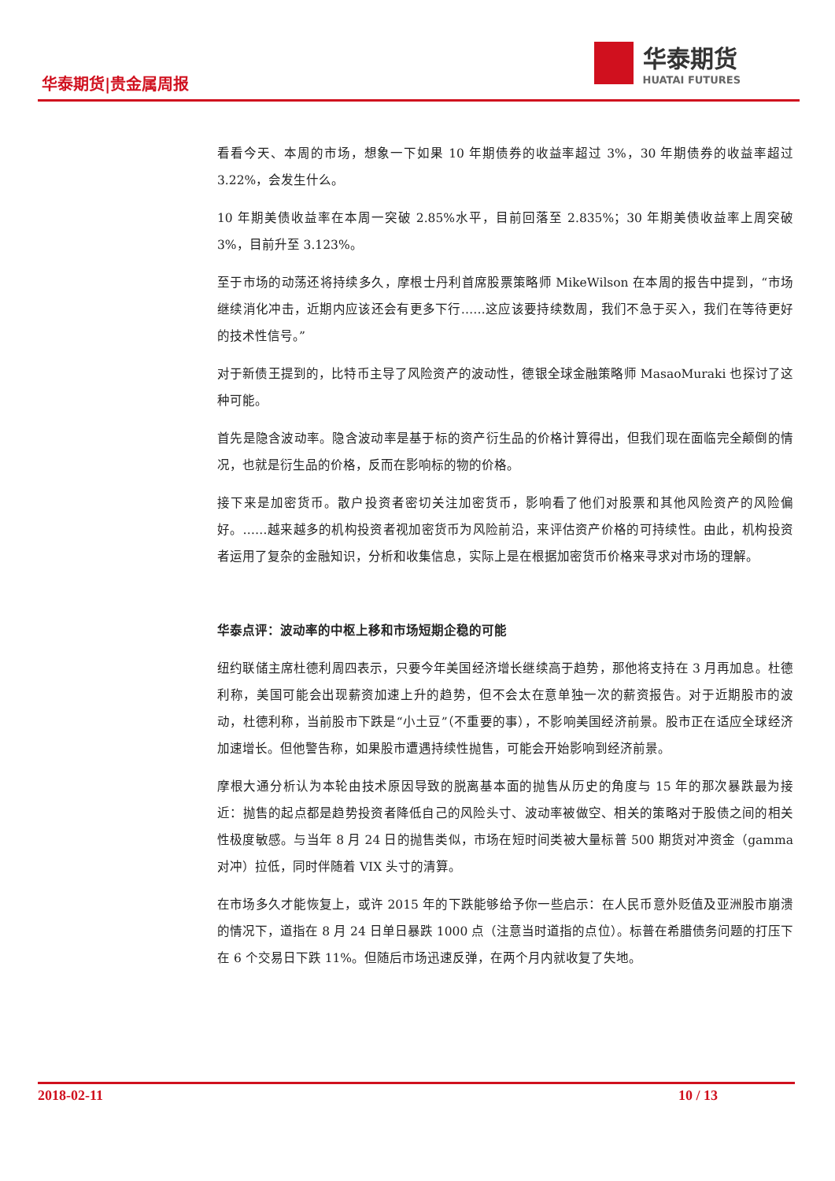华泰期货|贵金属周报
华泰期货
HUATAI FUTURES
看看今天、本周的市场，想象一下如果 10 年期债券的收益率超过 3%，30 年期债券的收益率超过 3.22%，会发生什么。
10 年期美债收益率在本周一突破 2.85%水平，目前回落至 2.835%；30 年期美债收益率上周突破 3%，目前升至 3.123%。
至于市场的动荡还将持续多久，摩根士丹利首席股票策略师 MikeWilson 在本周的报告中提到，“市场继续消化冲击，近期内应该还会有更多下行……这应该要持续数周，我们不急于买入，我们在等待更好的技术性信号。”
对于新债王提到的，比特币主导了风险资产的波动性，德银全球金融策略师 MasaoMuraki 也探讨了这种可能。
首先是隐含波动率。隐含波动率是基于标的资产衍生品的价格计算得出，但我们现在面临完全颠倒的情况，也就是衍生品的价格，反而在影响标的物的价格。
接下来是加密货币。散户投资者密切关注加密货币，影响看了他们对股票和其他风险资产的风险偏好。……越来越多的机构投资者视加密货币为风险前沿，来评估资产价格的可持续性。由此，机构投资者运用了复杂的金融知识，分析和收集信息，实际上是在根据加密货币价格来寻求对市场的理解。
华泰点评：波动率的中枢上移和市场短期企稳的可能
纽约联储主席杜德利周四表示，只要今年美国经济增长继续高于趋势，那他将支持在 3 月再加息。杜德利称，美国可能会出现薪资加速上升的趋势，但不会太在意单独一次的薪资报告。对于近期股市的波动，杜德利称，当前股市下跌是“小土豆”（不重要的事），不影响美国经济前景。股市正在适应全球经济加速增长。但他警告称，如果股市遭遇持续性抛售，可能会开始影响到经济前景。
摩根大通分析认为本轮由技术原因导致的脱离基本面的抛售从历史的角度与 15 年的那次暴跌最为接近：抛售的起点都是趋势投资者降低自己的风险头寸、波动率被做空、相关的策略对于股债之间的相关性极度敏感。与当年 8 月 24 日的抛售类似，市场在短时间类被大量标普 500 期货对冲资金（gamma 对冲）拉低，同时伴随着 VIX 头寸的清算。
在市场多久才能恢复上，或许 2015 年的下跌能够给予你一些启示：在人民币意外贬值及亚洲股市崩溃的情况下，道指在 8 月 24 日单日暴跌 1000 点（注意当时道指的点位）。标普在希腊债务问题的打压下在 6 个交易日下跌 11%。但随后市场迅速反弹，在两个月内就收复了失地。
2018-02-11 10 / 13